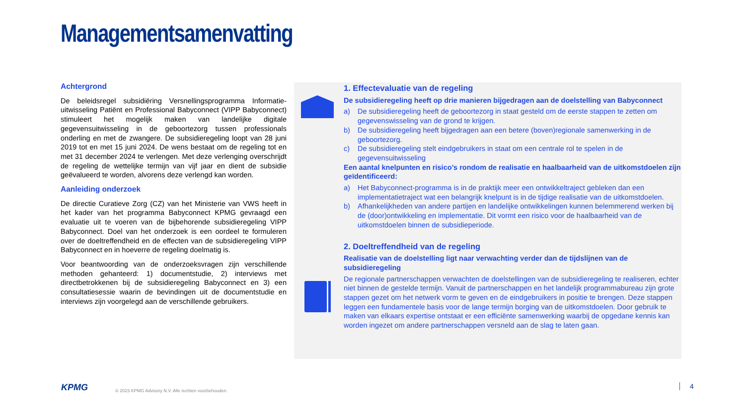Managementsamenvatting
Achtergrond
De beleidsregel subsidiëring Versnellingsprogramma Informatie-uitwisseling Patiënt en Professional Babyconnect (VIPP Babyconnect) stimuleert het mogelijk maken van landelijke digitale gegevensuitwisseling in de geboortezorg tussen professionals onderling en met de zwangere. De subsidieregeling loopt van 28 juni 2019 tot en met 15 juni 2024. De wens bestaat om de regeling tot en met 31 december 2024 te verlengen. Met deze verlenging overschrijdt de regeling de wettelijke termijn van vijf jaar en dient de subsidie geëvalueerd te worden, alvorens deze verlengd kan worden.
Aanleiding onderzoek
De directie Curatieve Zorg (CZ) van het Ministerie van VWS heeft in het kader van het programma Babyconnect KPMG gevraagd een evaluatie uit te voeren van de bijbehorende subsidieregeling VIPP Babyconnect. Doel van het onderzoek is een oordeel te formuleren over de doeltreffendheid en de effecten van de subsidieregeling VIPP Babyconnect en in hoeverre de regeling doelmatig is.
Voor beantwoording van de onderzoeksvragen zijn verschillende methoden gehanteerd: 1) documentstudie, 2) interviews met directbetrokkenen bij de subsidieregeling Babyconnect en 3) een consultatiesessie waarin de bevindingen uit de documentstudie en interviews zijn voorgelegd aan de verschillende gebruikers.
1. Effectevaluatie van de regeling
De subsidieregeling heeft op drie manieren bijgedragen aan de doelstelling van Babyconnect
a) De subsidieregeling heeft de geboortezorg in staat gesteld om de eerste stappen te zetten om gegevenswisseling van de grond te krijgen.
b) De subsidieregeling heeft bijgedragen aan een betere (boven)regionale samenwerking in de geboortezorg.
c) De subsidieregeling stelt eindgebruikers in staat om een centrale rol te spelen in de gegevensuitwisseling
Een aantal knelpunten en risico’s rondom de realisatie en haalbaarheid van de uitkomstdoelen zijn geïdentificeerd:
a) Het Babyconnect-programma is in de praktijk meer een ontwikkeltraject gebleken dan een implementatietraject wat een belangrijk knelpunt is in de tijdige realisatie van de uitkomstdoelen.
b) Afhankelijkheden van andere partijen en landelijke ontwikkelingen kunnen belemmerend werken bij de (door)ontwikkeling en implementatie. Dit vormt een risico voor de haalbaarheid van de uitkomstdoelen binnen de subsidieperiode.
2. Doeltreffendheid van de regeling
Realisatie van de doelstelling ligt naar verwachting verder dan de tijdslijnen van de subsidieregeling
De regionale partnerschappen verwachten de doelstellingen van de subsidieregeling te realiseren, echter niet binnen de gestelde termijn. Vanuit de partnerschappen en het landelijk programmabureau zijn grote stappen gezet om het netwerk vorm te geven en de eindgebruikers in positie te brengen. Deze stappen leggen een fundamentele basis voor de lange termijn borging van de uitkomstdoelen. Door gebruik te maken van elkaars expertise ontstaat er een efficiënte samenwerking waarbij de opgedane kennis kan worden ingezet om andere partnerschappen versneld aan de slag te laten gaan.
KPMG
© 2023 KPMG Advisory N.V. Alle rechten voorbehouden.
4